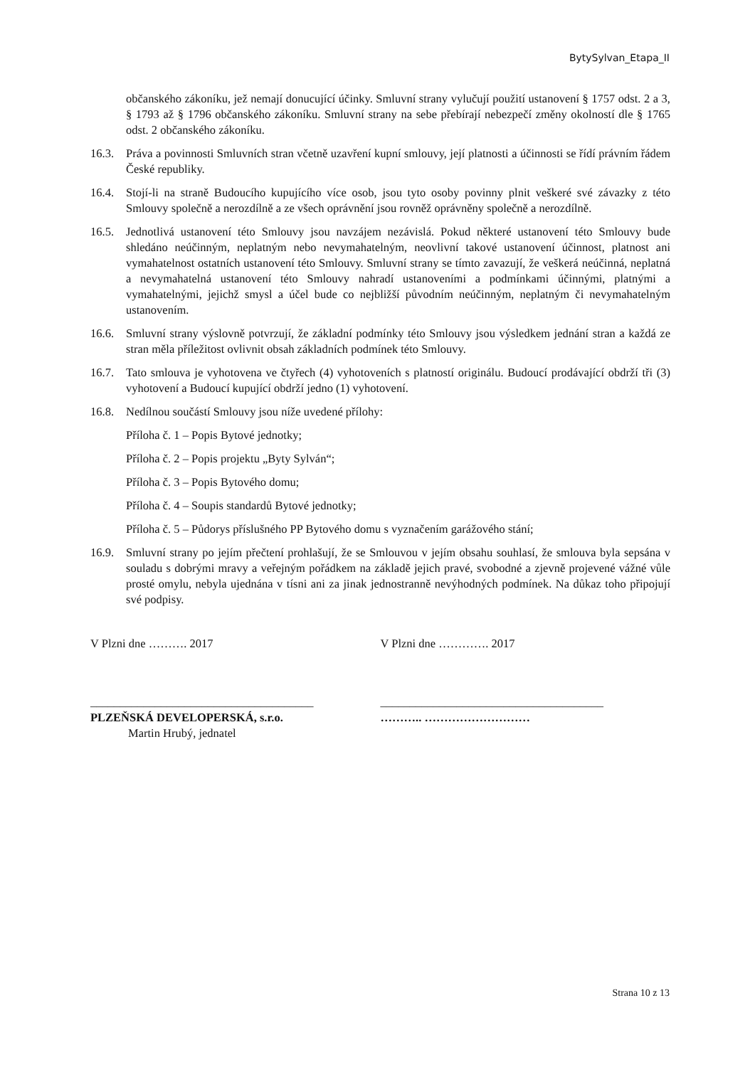BytySylvan_Etapa_II
občanského zákoníku, jež nemají donucující účinky. Smluvní strany vylučují použití ustanovení § 1757 odst. 2 a 3, § 1793 až § 1796 občanského zákoníku. Smluvní strany na sebe přebírají nebezpečí změny okolností dle § 1765 odst. 2 občanského zákoníku.
16.3. Práva a povinnosti Smluvních stran včetně uzavření kupní smlouvy, její platnosti a účinnosti se řídí právním řádem České republiky.
16.4. Stojí-li na straně Budoucího kupujícího více osob, jsou tyto osoby povinny plnit veškeré své závazky z této Smlouvy společně a nerozdílně a ze všech oprávnění jsou rovněž oprávněny společně a nerozdílně.
16.5. Jednotlivá ustanovení této Smlouvy jsou navzájem nezávislá. Pokud některé ustanovení této Smlouvy bude shledáno neúčinným, neplatným nebo nevymahatelným, neovlivní takové ustanovení účinnost, platnost ani vymahatelnost ostatních ustanovení této Smlouvy. Smluvní strany se tímto zavazují, že veškerá neúčinná, neplatná a nevymahatelná ustanovení této Smlouvy nahradí ustanoveními a podmínkami účinnými, platnými a vymahatelnými, jejichž smysl a účel bude co nejbližší původním neúčinným, neplatným či nevymahatelným ustanovením.
16.6. Smluvní strany výslovně potvrzují, že základní podmínky této Smlouvy jsou výsledkem jednání stran a každá ze stran měla příležitost ovlivnit obsah základních podmínek této Smlouvy.
16.7. Tato smlouva je vyhotovena ve čtyřech (4) vyhotoveních s platností originálu. Budoucí prodávající obdrží tři (3) vyhotovení a Budoucí kupující obdrží jedno (1) vyhotovení.
16.8. Nedílnou součástí Smlouvy jsou níže uvedené přílohy:
Příloha č. 1 – Popis Bytové jednotky;
Příloha č. 2 – Popis projektu „Byty Sylván“;
Příloha č. 3 – Popis Bytového domu;
Příloha č. 4 – Soupis standardů Bytové jednotky;
Příloha č. 5 – Půdorys příslušného PP Bytového domu s vyznačením garážového stání;
16.9. Smluvní strany po jejím přečtení prohlašují, že se Smlouvou v jejím obsahu souhlasí, že smlouva byla sepsána v souladu s dobrými mravy a veřejným pořádkem na základě jejich pravé, svobodné a zjevně projevené vážné vůle prosté omylu, nebyla ujednána v tísni ani za jinak jednostranně nevýhodných podmínek. Na důkaz toho připojují své podpisy.
V Plzni dne ………. 2017 V Plzni dne …………. 2017
______________________________________
PLZEŇSKÁ DEVELOPERSKÁ, s.r.o.
Martin Hrubý, jednatel
______________________________________
……….. ………………………
Strana 10 z 13